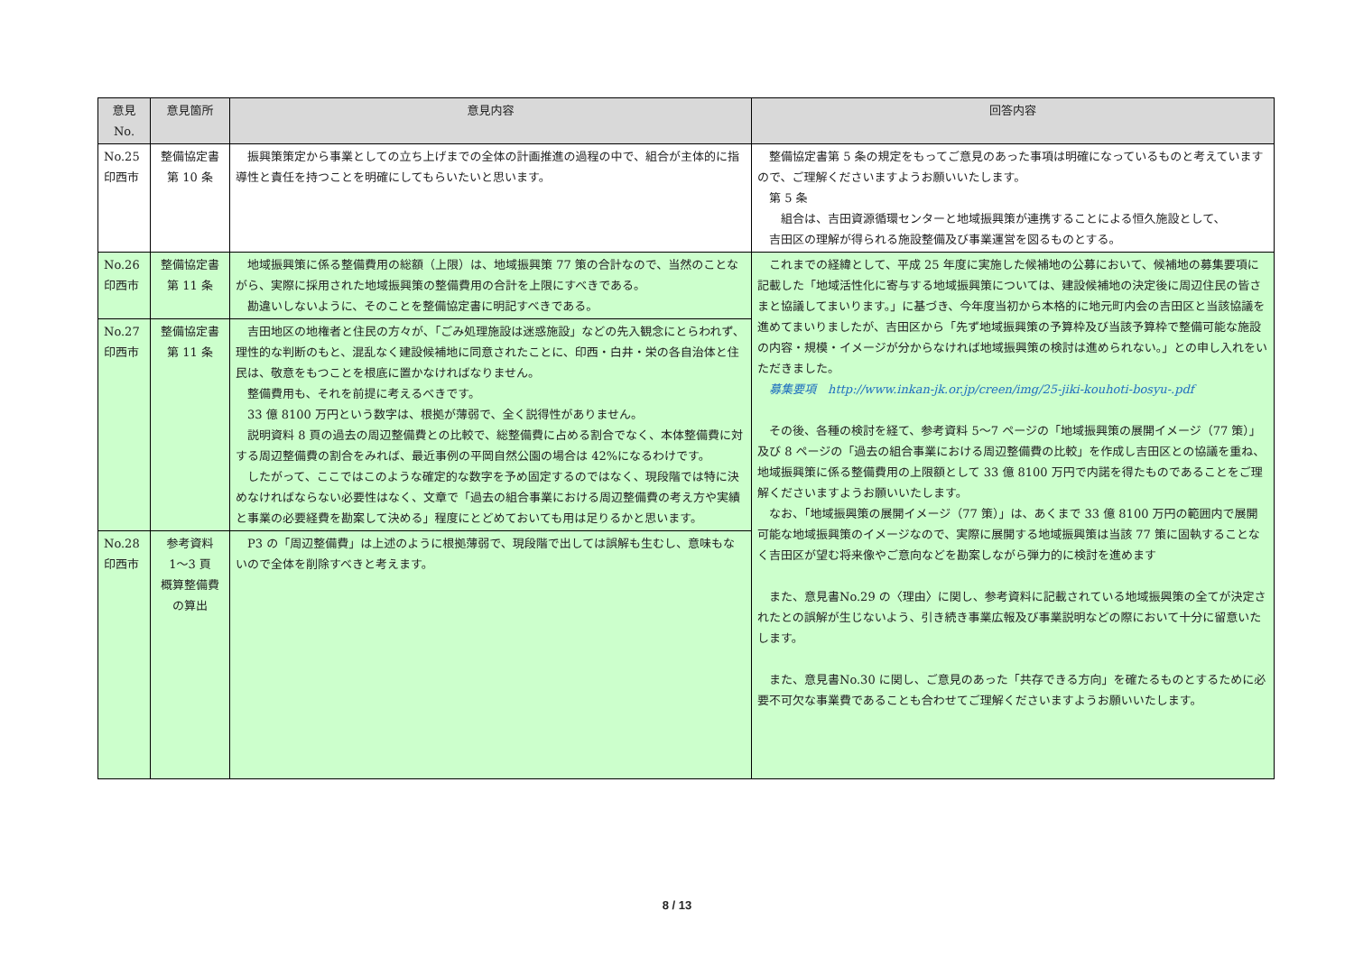| 意見No. | 意見箇所 | 意見内容 | 回答内容 |
| --- | --- | --- | --- |
| No.25 印西市 | 整備協定書 第 10 条 | 振興策策定から事業としての立ち上げまでの全体の計画推進の過程の中で、組合が主体的に指導性と責任を持つことを明確にしてもらいたいと思います。 | 整備協定書第 5 条の規定をもってご意見のあった事項は明確になっているものと考えていますので、ご理解くださいますようお願いいたします。 第 5 条 組合は、吉田資源循環センターと地域振興策が連携することによる恒久施設として、 吉田区の理解が得られる施設整備及び事業運営を図るものとする。 |
| No.26 印西市 | 整備協定書 第 11 条 | 地域振興策に係る整備費用の総額（上限）は、地域振興策 77 策の合計なので、当然のことながら、実際に採用された地域振興策の整備費用の合計を上限にすべきである。 勘違いしないように、そのことを整備協定書に明記すべきである。 | これまでの経緯として、平成 25 年度に実施した候補地の公募において、候補地の募集要項に記載した「地域活性化に寄与する地域振興策については、建設候補地の決定後に周辺住民の皆さまと協議してまいります。」に基づき、今年度当初から本格的に地元町内会の吉田区と当該協議を進めてまいりましたが、吉田区から「先ず地域振興策の予算枠及び当該予算枠で整備可能な施設の内容・規模・イメージが分からなければ地域振興策の検討は進められない。」との申し入れをいただきました。 募集要項 http://www.inkan-jk.or.jp/creen/img/25-jiki-kouhoti-bosyu-.pdf その後、各種の検討を経て、参考資料 5～7 ページの「地域振興策の展開イメージ（77 策）」及び 8 ページの「過去の組合事業における周辺整備費の比較」を作成し吉田区との協議を重ね、地域振興策に係る整備費用の上限額として 33 億 8100 万円で内諾を得たものであることをご理解くださいますようお願いいたします。 なお、「地域振興策の展開イメージ（77 策）」は、あくまで 33 億 8100 万円の範囲内で展開可能な地域振興策のイメージなので、実際に展開する地域振興策は当該 77 策に固執することなく吉田区が望む将来像やご意向などを勘案しながら弾力的に検討を進めます また、意見書No.29 の〈理由〉に関し、参考資料に記載されている地域振興策の全てが決定されたとの誤解が生じないよう、引き続き事業広報及び事業説明などの際において十分に留意いたします。 また、意見書No.30 に関し、ご意見のあった「共存できる方向」を確たるものとするために必要不可欠な事業費であることも合わせてご理解くださいますようお願いいたします。 |
| No.27 印西市 | 整備協定書 第 11 条 | 吉田地区の地権者と住民の方々が、「ごみ処理施設は迷惑施設」などの先入観念にとらわれず、理性的な判断のもと、混乱なく建設候補地に同意されたことに、印西・白井・栄の各自治体と住民は、敬意をもつことを根底に置かなければなりません。 整備費用も、それを前提に考えるべきです。 33 億 8100 万円という数字は、根拠が薄弱で、全く説得性がありません。 説明資料 8 頁の過去の周辺整備費との比較で、総整備費に占める割合でなく、本体整備費に対する周辺整備費の割合をみれば、最近事例の平岡自然公園の場合は 42%になるわけです。 したがって、ここではこのような確定的な数字を予め固定するのではなく、現段階では特に決めなければならない必要性はなく、文章で「過去の組合事業における周辺整備費の考え方や実績と事業の必要経費を勘案して決める」程度にとどめておいても用は足りるかと思います。 | |
| No.28 印西市 | 参考資料 1～3 頁 概算整備費 の算出 | P3 の「周辺整備費」は上述のように根拠薄弱で、現段階で出しては誤解も生むし、意味もないので全体を削除すべきと考えます。 | |
8 / 13